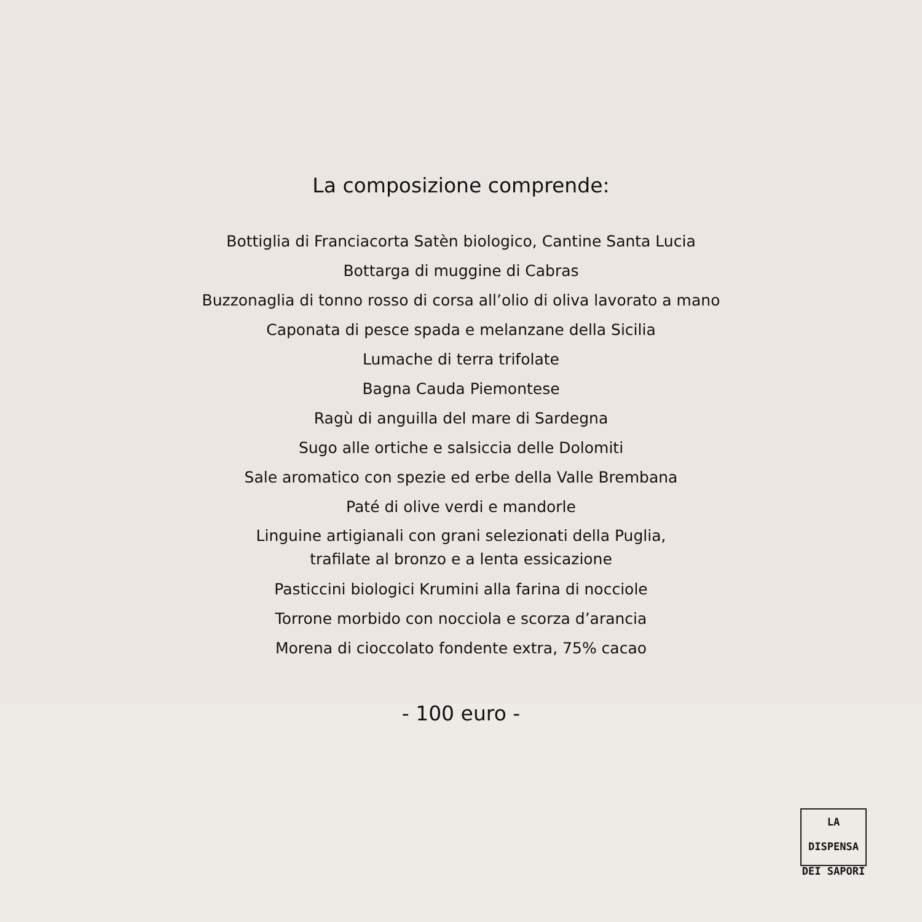La composizione comprende:
Bottiglia di Franciacorta Satèn biologico, Cantine Santa Lucia
Bottarga di muggine di Cabras
Buzzonaglia di tonno rosso di corsa all’olio di oliva lavorato a mano
Caponata di pesce spada e melanzane della Sicilia
Lumache di terra trifolate
Bagna Cauda Piemontese
Ragù di anguilla del mare di Sardegna
Sugo alle ortiche e salsiccia delle Dolomiti
Sale aromatico con spezie ed erbe della Valle Brembana
Paté di olive verdi e mandorle
Linguine artigianali con grani selezionati della Puglia,
trafilate al bronzo e a lenta essicazione
Pasticcini biologici Krumini alla farina di nocciole
Torrone morbido con nocciola e scorza d’arancia
Morena di cioccolato fondente extra, 75% cacao
- 100 euro -
LA DISPENSA
DEI SAPORI